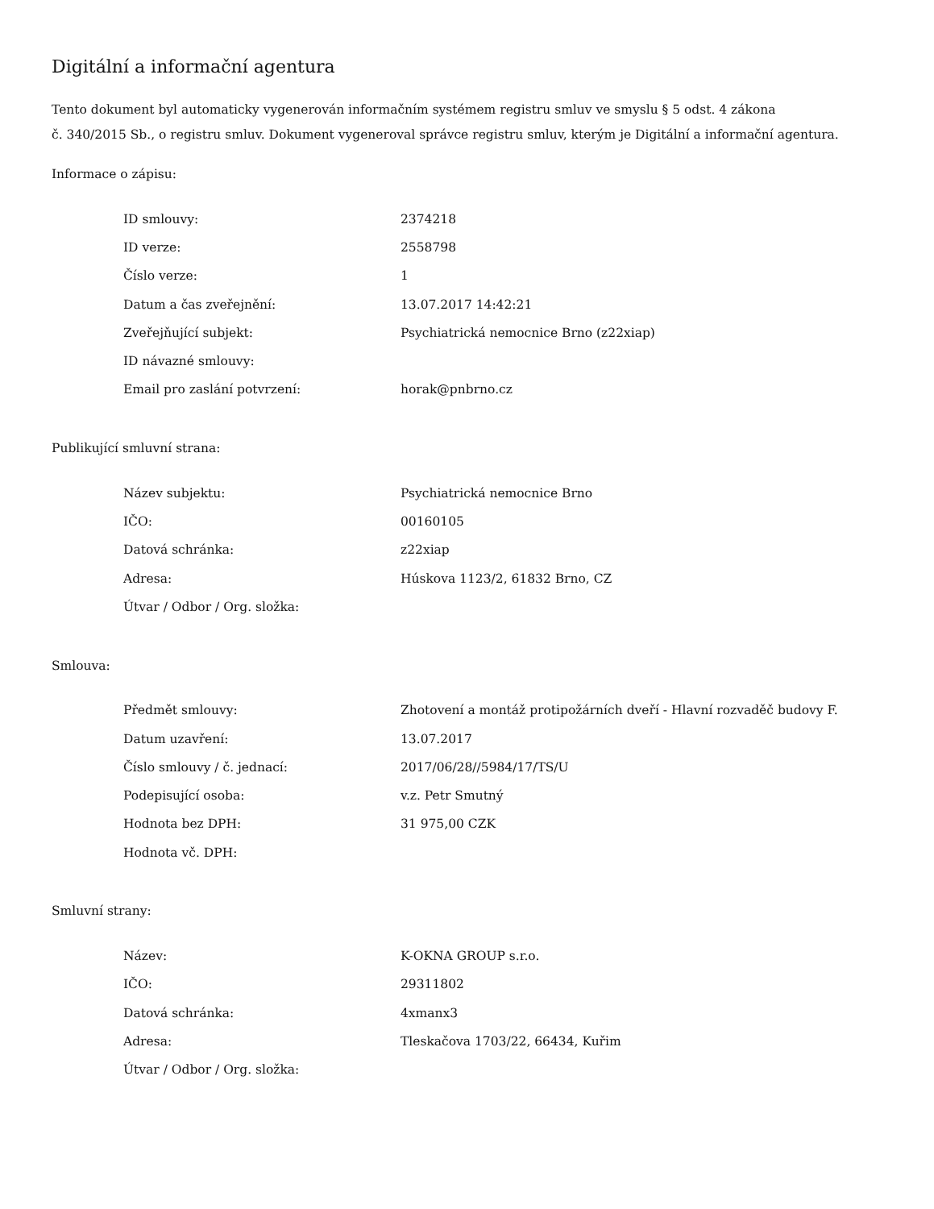Digitální a informační agentura
Tento dokument byl automaticky vygenerován informačním systémem registru smluv ve smyslu § 5 odst. 4 zákona
č. 340/2015 Sb., o registru smluv. Dokument vygeneroval správce registru smluv, kterým je Digitální a informační agentura.
Informace o zápisu:
| ID smlouvy: | 2374218 |
| ID verze: | 2558798 |
| Číslo verze: | 1 |
| Datum a čas zveřejnění: | 13.07.2017 14:42:21 |
| Zveřejňující subjekt: | Psychiatrická nemocnice Brno (z22xiap) |
| ID návazné smlouvy: | |
| Email pro zaslání potvrzení: | horak@pnbrno.cz |
Publikující smluvní strana:
| Název subjektu: | Psychiatrická nemocnice Brno |
| IČO: | 00160105 |
| Datová schránka: | z22xiap |
| Adresa: | Húskova 1123/2, 61832 Brno, CZ |
| Útvar / Odbor / Org. složka: | |
Smlouva:
| Předmět smlouvy: | Zhotovení a montáž protipožárních dveří - Hlavní rozvaděč budovy F. |
| Datum uzavření: | 13.07.2017 |
| Číslo smlouvy / č. jednací: | 2017/06/28//5984/17/TS/U |
| Podepisující osoba: | v.z. Petr Smutný |
| Hodnota bez DPH: | 31 975,00 CZK |
| Hodnota vč. DPH: | |
Smluvní strany:
| Název: | K-OKNA GROUP s.r.o. |
| IČO: | 29311802 |
| Datová schránka: | 4xmanx3 |
| Adresa: | Tleskačova 1703/22, 66434, Kuřim |
| Útvar / Odbor / Org. složka: | |